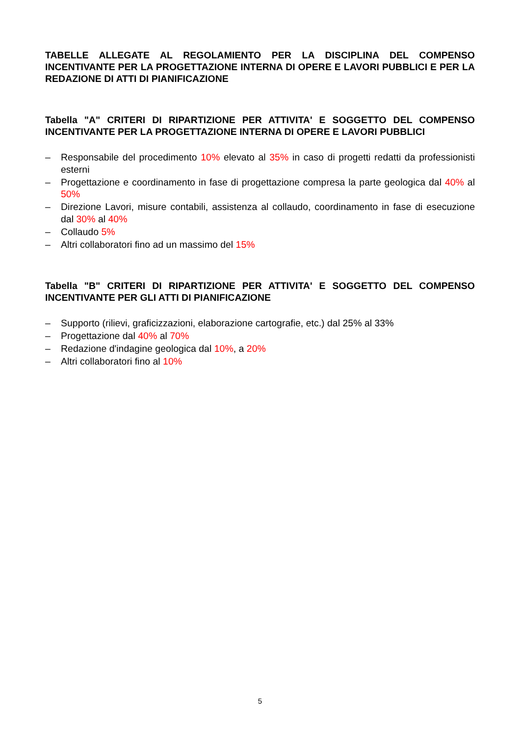TABELLE ALLEGATE AL REGOLAMIENTO PER LA DISCIPLINA DEL COMPENSO INCENTIVANTE PER LA PROGETTAZIONE INTERNA DI OPERE E LAVORI PUBBLICI E PER LA REDAZIONE DI ATTI DI PIANIFICAZIONE
Tabella "A" CRITERI DI RIPARTIZIONE PER ATTIVITA' E SOGGETTO DEL COMPENSO INCENTIVANTE PER LA PROGETTAZIONE INTERNA DI OPERE E LAVORI PUBBLICI
– Responsabile del procedimento 10% elevato al 35% in caso di progetti redatti da professionisti esterni
– Progettazione e coordinamento in fase di progettazione compresa la parte geologica dal 40% al 50%
– Direzione Lavori, misure contabili, assistenza al collaudo, coordinamento in fase di esecuzione dal 30% al 40%
– Collaudo 5%
– Altri collaboratori fino ad un massimo del 15%
Tabella "B" CRITERI DI RIPARTIZIONE PER ATTIVITA' E SOGGETTO DEL COMPENSO INCENTIVANTE PER GLI ATTI DI PIANIFICAZIONE
– Supporto (rilievi, graficizzazioni, elaborazione cartografie, etc.) dal 25% al 33%
– Progettazione dal 40% al 70%
– Redazione d'indagine geologica dal 10%, a 20%
– Altri collaboratori fino al 10%
5